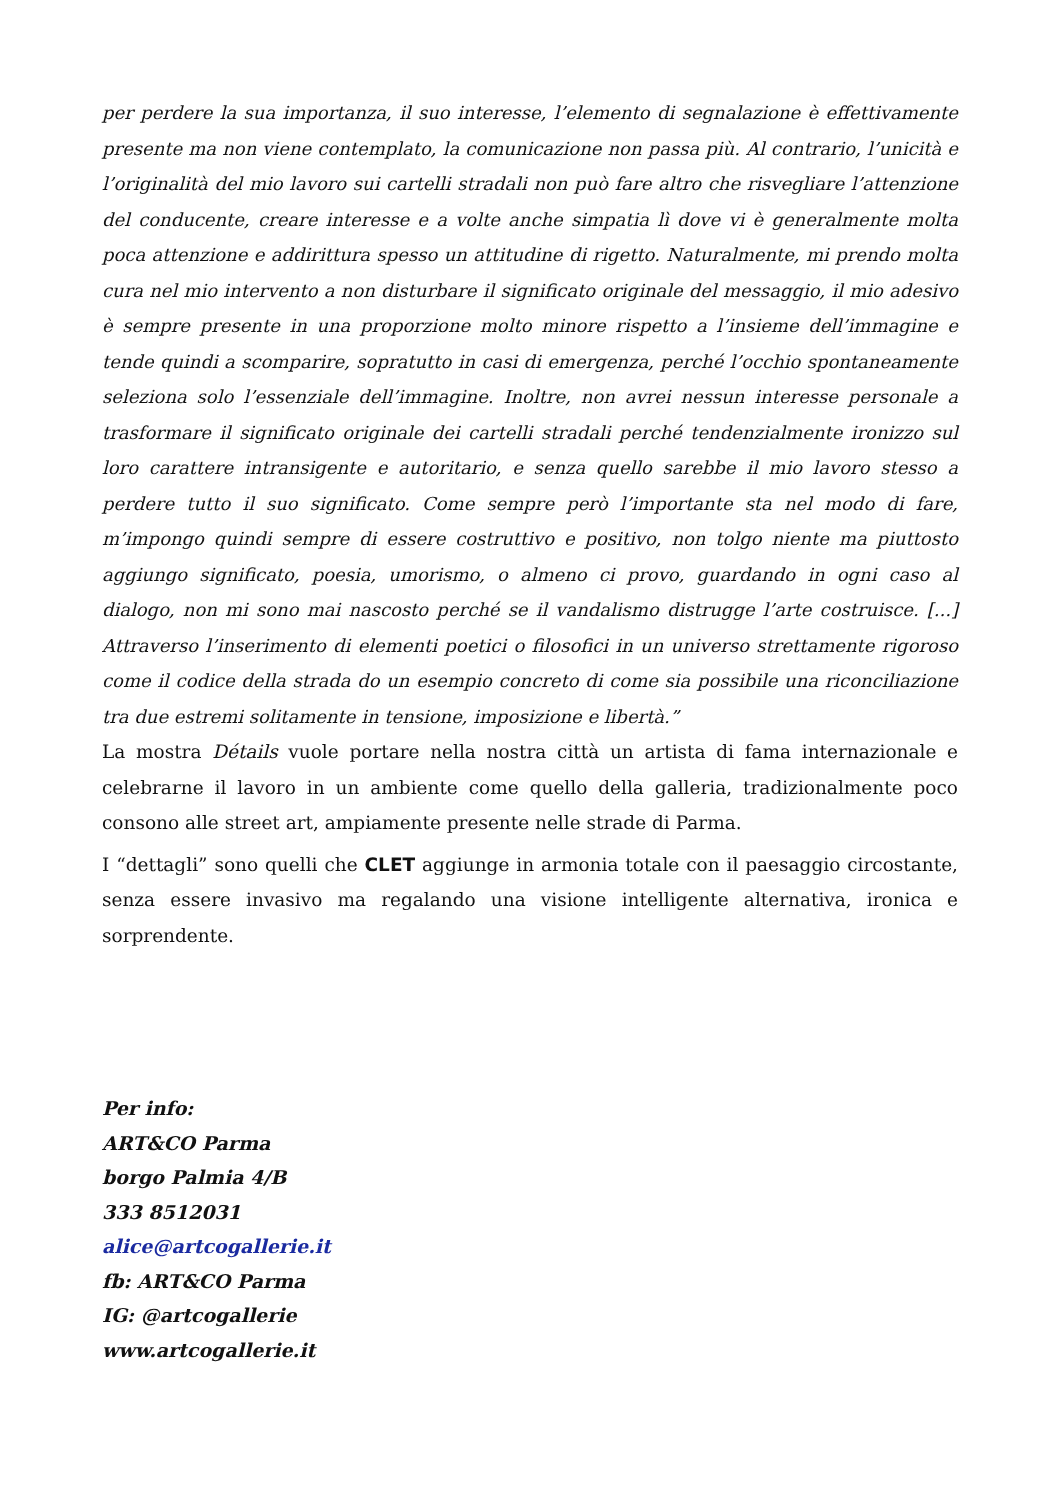per perdere la sua importanza, il suo interesse, l’elemento di segnalazione è effettivamente presente ma non viene contemplato, la comunicazione non passa più. Al contrario, l’unicità e l’originalità del mio lavoro sui cartelli stradali non può fare altro che risvegliare l’attenzione del conducente, creare interesse e a volte anche simpatia lì dove vi è generalmente molta poca attenzione e addirittura spesso un attitudine di rigetto. Naturalmente, mi prendo molta cura nel mio intervento a non disturbare il significato originale del messaggio, il mio adesivo è sempre presente in una proporzione molto minore rispetto a l’insieme dell’immagine e tende quindi a scomparire, sopratutto in casi di emergenza, perché l’occhio spontaneamente seleziona solo l’essenziale dell’immagine. Inoltre, non avrei nessun interesse personale a trasformare il significato originale dei cartelli stradali perché tendenzialmente ironizzo sul loro carattere intransigente e autoritario, e senza quello sarebbe il mio lavoro stesso a perdere tutto il suo significato. Come sempre però l’importante sta nel modo di fare, m’impongo quindi sempre di essere costruttivo e positivo, non tolgo niente ma piuttosto aggiungo significato, poesia, umorismo, o almeno ci provo, guardando in ogni caso al dialogo, non mi sono mai nascosto perché se il vandalismo distrugge l’arte costruisce. [...] Attraverso l’inserimento di elementi poetici o filosofici in un universo strettamente rigoroso come il codice della strada do un esempio concreto di come sia possibile una riconciliazione tra due estremi solitamente in tensione, imposizione e libertà.”
La mostra Détails vuole portare nella nostra città un artista di fama internazionale e celebrarne il lavoro in un ambiente come quello della galleria, tradizionalmente poco consono alle street art, ampiamente presente nelle strade di Parma.
I “dettagli” sono quelli che CLET aggiunge in armonia totale con il paesaggio circostante, senza essere invasivo ma regalando una visione intelligente alternativa, ironica e sorprendente.
Per info:
ART&CO Parma
borgo Palmia 4/B
333 8512031
alice@artcogallerie.it
fb: ART&CO Parma
IG: @artcogallerie
www.artcogallerie.it